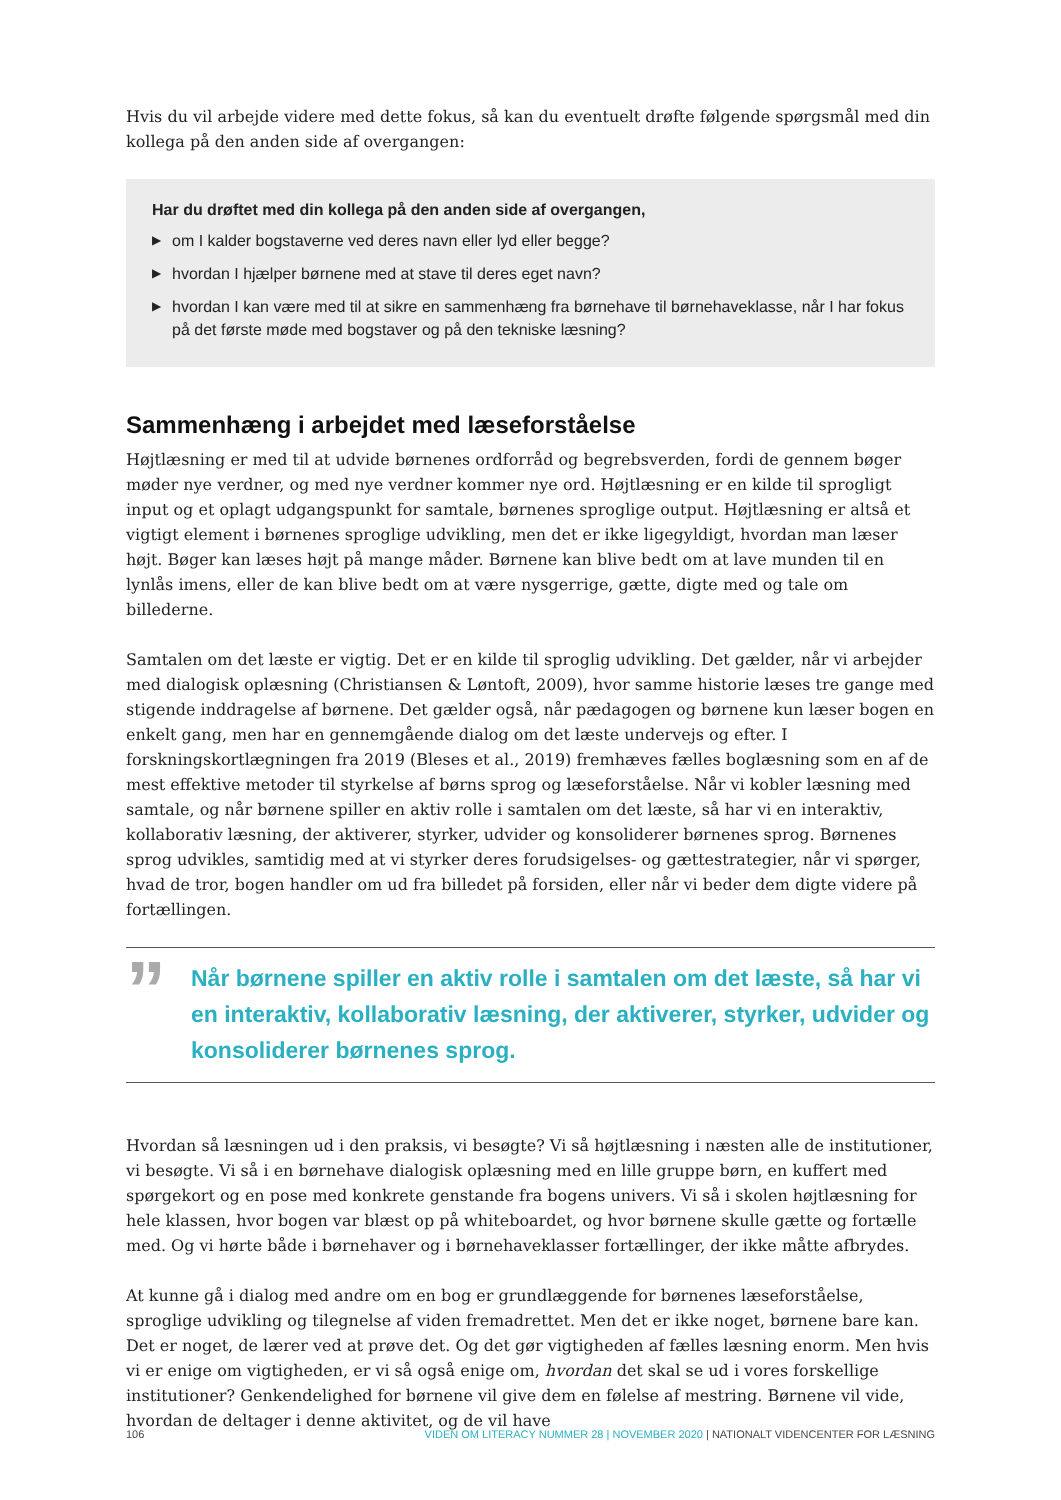Hvis du vil arbejde videre med dette fokus, så kan du eventuelt drøfte følgende spørgsmål med din kollega på den anden side af overgangen:
Har du drøftet med din kollega på den anden side af overgangen,
▶ om I kalder bogstaverne ved deres navn eller lyd eller begge?
▶ hvordan I hjælper børnene med at stave til deres eget navn?
▶ hvordan I kan være med til at sikre en sammenhæng fra børnehave til børnehaveklasse, når I har fokus på det første møde med bogstaver og på den tekniske læsning?
Sammenhæng i arbejdet med læseforståelse
Højtlæsning er med til at udvide børnenes ordforråd og begrebsverden, fordi de gennem bøger møder nye verdner, og med nye verdner kommer nye ord. Højtlæsning er en kilde til sprogligt input og et oplagt udgangspunkt for samtale, børnenes sproglige output. Højtlæsning er altså et vigtigt element i børnenes sproglige udvikling, men det er ikke ligegyldigt, hvordan man læser højt. Bøger kan læses højt på mange måder. Børnene kan blive bedt om at lave munden til en lynlås imens, eller de kan blive bedt om at være nysgerrige, gætte, digte med og tale om billederne.
Samtalen om det læste er vigtig. Det er en kilde til sproglig udvikling. Det gælder, når vi arbejder med dialogisk oplæsning (Christiansen & Løntoft, 2009), hvor samme historie læses tre gange med stigende inddragelse af børnene. Det gælder også, når pædagogen og børnene kun læser bogen en enkelt gang, men har en gennemgående dialog om det læste undervejs og efter. I forskningskortlægningen fra 2019 (Bleses et al., 2019) fremhæves fælles boglæsning som en af de mest effektive metoder til styrkelse af børns sprog og læseforståelse. Når vi kobler læsning med samtale, og når børnene spiller en aktiv rolle i samtalen om det læste, så har vi en interaktiv, kollaborativ læsning, der aktiverer, styrker, udvider og konsoliderer børnenes sprog. Børnenes sprog udvikles, samtidig med at vi styrker deres forudsigelses- og gættestrategier, når vi spørger, hvad de tror, bogen handler om ud fra billedet på forsiden, eller når vi beder dem digte videre på fortællingen.
”
Når børnene spiller en aktiv rolle i samtalen om det læste, så har vi en interaktiv, kollaborativ læsning, der aktiverer, styrker, udvider og konsoliderer børnenes sprog.
Hvordan så læsningen ud i den praksis, vi besøgte? Vi så højtlæsning i næsten alle de institutioner, vi besøgte. Vi så i en børnehave dialogisk oplæsning med en lille gruppe børn, en kuffert med spørgekort og en pose med konkrete genstande fra bogens univers. Vi så i skolen højtlæsning for hele klassen, hvor bogen var blæst op på whiteboardet, og hvor børnene skulle gætte og fortælle med. Og vi hørte både i børnehaver og i børnehaveklasser fortællinger, der ikke måtte afbrydes.
At kunne gå i dialog med andre om en bog er grundlæggende for børnenes læseforståelse, sproglige udvikling og tilegnelse af viden fremadrettet. Men det er ikke noget, børnene bare kan. Det er noget, de lærer ved at prøve det. Og det gør vigtigheden af fælles læsning enorm. Men hvis vi er enige om vigtigheden, er vi så også enige om, hvordan det skal se ud i vores forskellige institutioner? Genkendelighed for børnene vil give dem en følelse af mestring. Børnene vil vide, hvordan de deltager i denne aktivitet, og de vil have
106 VIDEN OM LITERACY NUMMER 28 | NOVEMBER 2020 | NATIONALT VIDENCENTER FOR LÆSNING